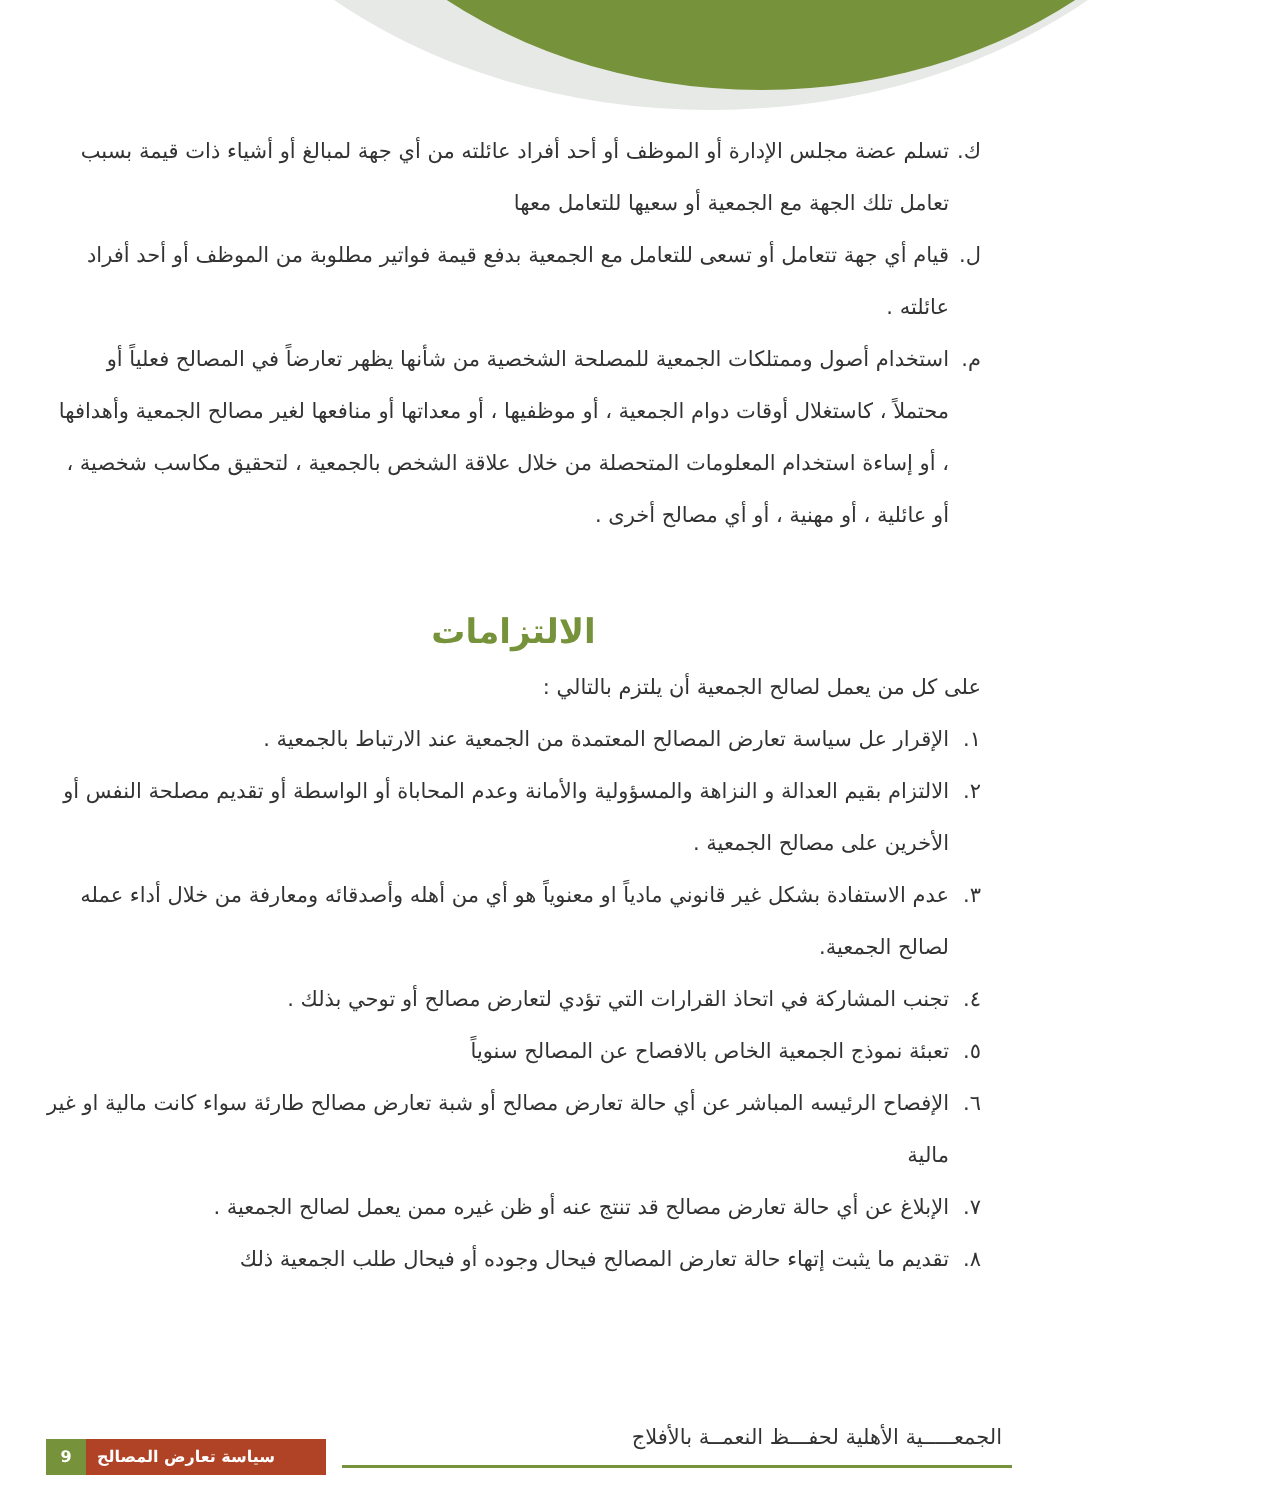ك. تسلم عضة مجلس الإدارة أو الموظف أو أحد أفراد عائلته من أي جهة لمبالغ أو أشياء ذات قيمة بسبب تعامل تلك الجهة مع الجمعية أو سعيها للتعامل معها
ل. قيام أي جهة تتعامل أو تسعى للتعامل مع الجمعية بدفع قيمة فواتير مطلوبة من الموظف أو أحد أفراد عائلته .
م. استخدام أصول وممتلكات الجمعية للمصلحة الشخصية من شأنها يظهر تعارضاً في المصالح فعلياً أو محتملاً ، كاستغلال أوقات دوام الجمعية ، أو موظفيها ، أو معداتها أو منافعها لغير مصالح الجمعية وأهدافها ، أو إساءة استخدام المعلومات المتحصلة من خلال علاقة الشخص بالجمعية ، لتحقيق مكاسب شخصية ، أو عائلية ، أو مهنية ، أو أي مصالح أخرى .
الالتزامات
على كل من يعمل لصالح الجمعية أن يلتزم بالتالي :
١. الإقرار عل سياسة تعارض المصالح المعتمدة من الجمعية عند الارتباط بالجمعية .
٢. الالتزام بقيم العدالة و النزاهة والمسؤولية والأمانة وعدم المحاباة أو الواسطة أو تقديم مصلحة النفس أو الأخرين على مصالح الجمعية .
٣. عدم الاستفادة بشكل غير قانوني مادياً او معنوياً هو أي من أهله وأصدقائه ومعارفة من خلال أداء عمله لصالح الجمعية.
٤. تجنب المشاركة في اتحاذ القرارات التي تؤدي لتعارض مصالح أو توحي بذلك .
٥. تعبئة نموذج الجمعية الخاص بالافصاح عن المصالح سنوياً
٦. الإفصاح الرئيسه المباشر عن أي حالة تعارض مصالح أو شبة تعارض مصالح طارئة سواء كانت مالية او غير مالية
٧. الإبلاغ عن أي حالة تعارض مصالح قد تنتج عنه أو ظن غيره ممن يعمل لصالح الجمعية .
٨. تقديم ما يثبت إتهاء حالة تعارض المصالح فيحال وجوده أو فيحال طلب الجمعية ذلك
الجمعـــــية الأهلية لحفـــظ النعمــة بالأفلاج
سياسة تعارض المصالح 9